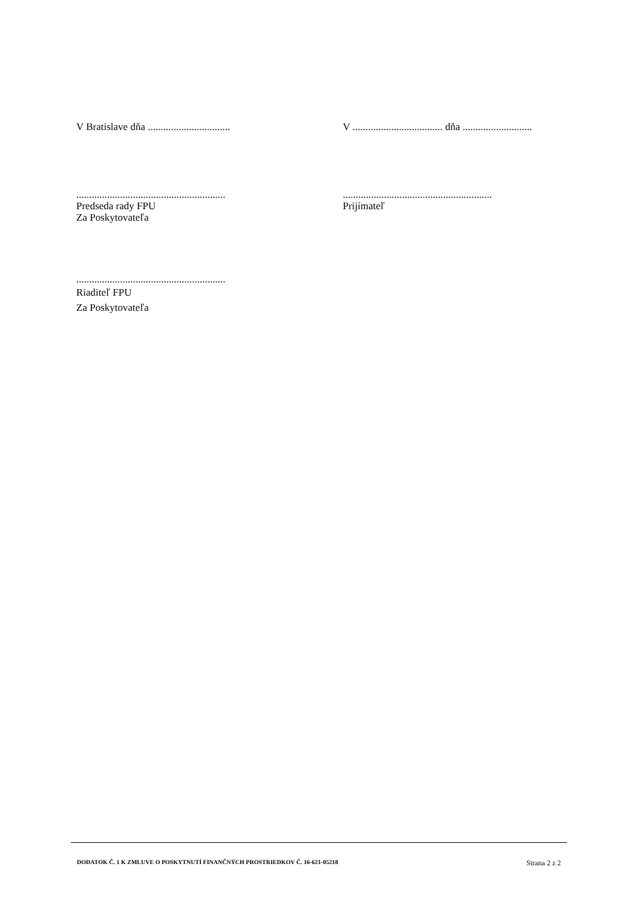V Bratislave dňa ................................
V ................................... dňa ...........................
..........................................................
Predseda rady FPU
Za Poskytovateľa
..........................................................
Prijímateľ
..........................................................
Riaditeľ FPU
Za Poskytovateľa
DODATOK Č. 1 K ZMLUVE O POSKYTNUTÍ FINANČNÝCH PROSTRIEDKOV Č. 16-621-05218 Strana 2 z 2